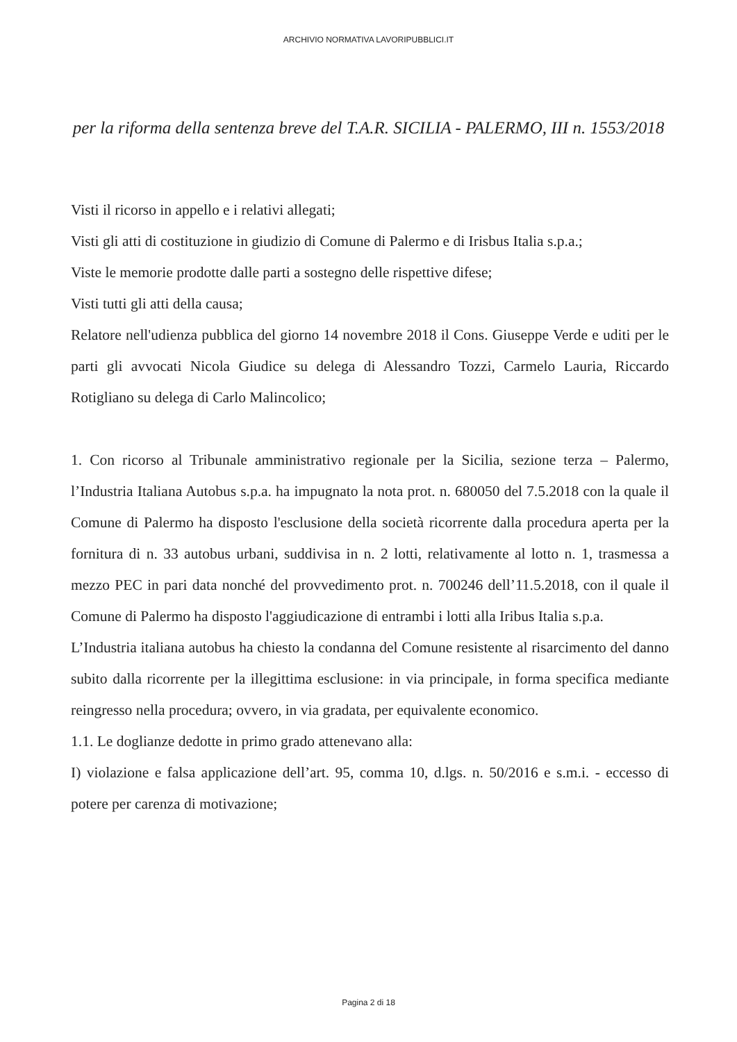ARCHIVIO NORMATIVA LAVORIPUBBLICI.IT
per la riforma della sentenza breve del T.A.R. SICILIA - PALERMO, III n. 1553/2018
Visti il ricorso in appello e i relativi allegati;
Visti gli atti di costituzione in giudizio di Comune di Palermo e di Irisbus Italia s.p.a.;
Viste le memorie prodotte dalle parti a sostegno delle rispettive difese;
Visti tutti gli atti della causa;
Relatore nell'udienza pubblica del giorno 14 novembre 2018 il Cons. Giuseppe Verde e uditi per le parti gli avvocati Nicola Giudice su delega di Alessandro Tozzi, Carmelo Lauria, Riccardo Rotigliano su delega di Carlo Malincolico;
1. Con ricorso al Tribunale amministrativo regionale per la Sicilia, sezione terza – Palermo, l’Industria Italiana Autobus s.p.a. ha impugnato la nota prot. n. 680050 del 7.5.2018 con la quale il Comune di Palermo ha disposto l'esclusione della società ricorrente dalla procedura aperta per la fornitura di n. 33 autobus urbani, suddivisa in n. 2 lotti, relativamente al lotto n. 1, trasmessa a mezzo PEC in pari data nonché del provvedimento prot. n. 700246 dell’11.5.2018, con il quale il Comune di Palermo ha disposto l'aggiudicazione di entrambi i lotti alla Iribus Italia s.p.a.
L’Industria italiana autobus ha chiesto la condanna del Comune resistente al risarcimento del danno subito dalla ricorrente per la illegittima esclusione: in via principale, in forma specifica mediante reingresso nella procedura; ovvero, in via gradata, per equivalente economico.
1.1. Le doglianze dedotte in primo grado attenevano alla:
I) violazione e falsa applicazione dell’art. 95, comma 10, d.lgs. n. 50/2016 e s.m.i. - eccesso di potere per carenza di motivazione;
Pagina 2 di 18